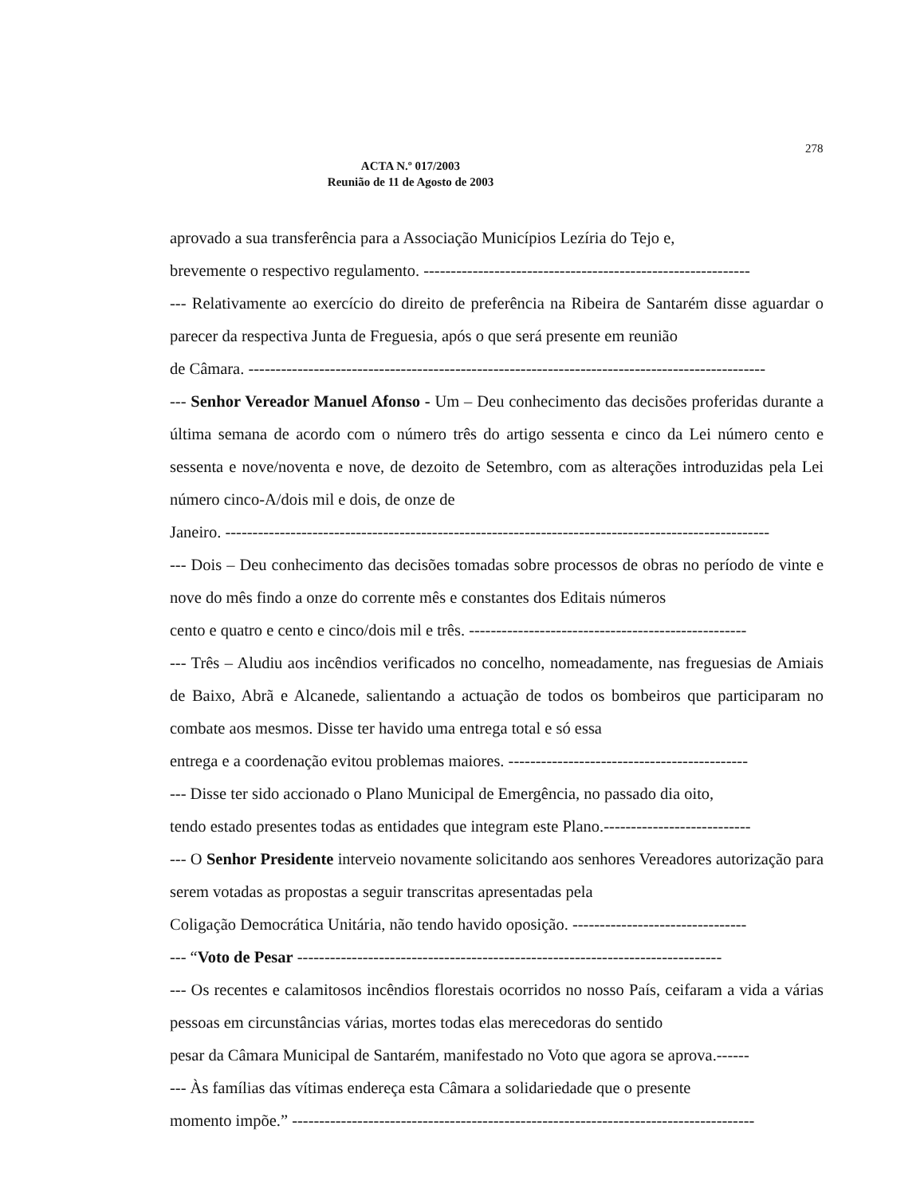278
ACTA N.º 017/2003
Reunião de 11 de Agosto de 2003
aprovado a sua transferência para a Associação Municípios Lezíria do Tejo e,
brevemente o respectivo regulamento. ------------------------------------------------------------
--- Relativamente ao exercício do direito de preferência na Ribeira de Santarém disse aguardar o parecer da respectiva Junta de Freguesia, após o que será presente em reunião
de Câmara. -----------------------------------------------------------------------------------------------
--- Senhor Vereador Manuel Afonso - Um – Deu conhecimento das decisões proferidas durante a última semana de acordo com o número três do artigo sessenta e cinco da Lei número cento e sessenta e nove/noventa e nove, de dezoito de Setembro, com as alterações introduzidas pela Lei número cinco-A/dois mil e dois, de onze de
Janeiro. ----------------------------------------------------------------------------------------------------
--- Dois – Deu conhecimento das decisões tomadas sobre processos de obras no período de vinte e nove do mês findo a onze do corrente mês e constantes dos Editais números
cento e quatro e cento e cinco/dois mil e três. ---------------------------------------------------
--- Três – Aludiu aos incêndios verificados no concelho, nomeadamente, nas freguesias de Amiais de Baixo, Abrã e Alcanede, salientando a actuação de todos os bombeiros que participaram no combate aos mesmos. Disse ter havido uma entrega total e só essa
entrega e a coordenação evitou problemas maiores. --------------------------------------------
--- Disse ter sido accionado o Plano Municipal de Emergência, no passado dia oito,
tendo estado presentes todas as entidades que integram este Plano.---------------------------
--- O Senhor Presidente interveio novamente solicitando aos senhores Vereadores autorização para serem votadas as propostas a seguir transcritas apresentadas pela
Coligação Democrática Unitária, não tendo havido oposição. --------------------------------
--- “Voto de Pesar ------------------------------------------------------------------------------
--- Os recentes e calamitosos incêndios florestais ocorridos no nosso País, ceifaram a vida a várias pessoas em circunstâncias várias, mortes todas elas merecedoras do sentido
pesar da Câmara Municipal de Santarém, manifestado no Voto que agora se aprova.------
--- Às famílias das vítimas endereça esta Câmara a solidariedade que o presente
momento impõe.” -------------------------------------------------------------------------------------